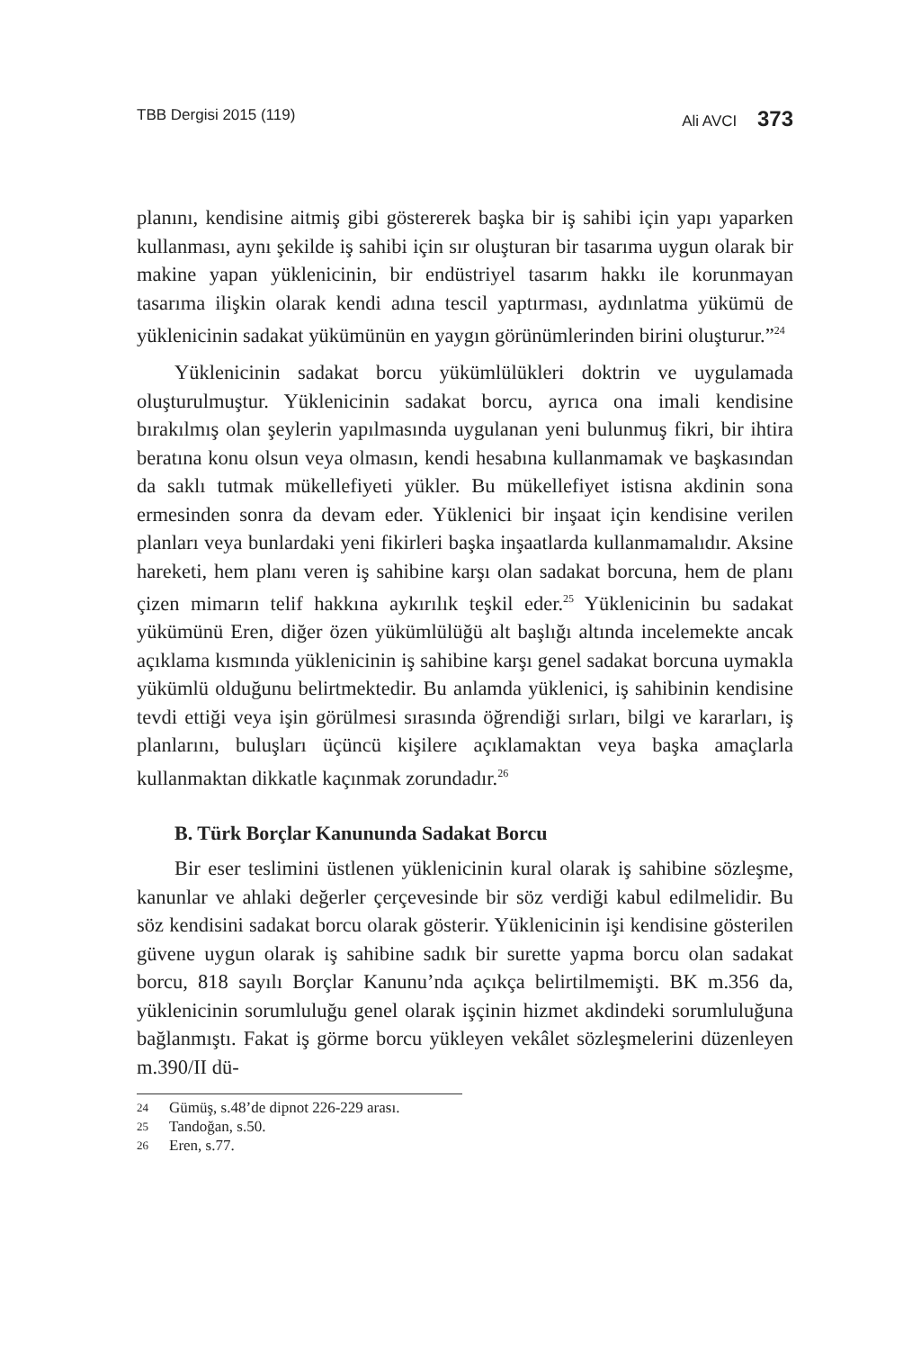TBB Dergisi 2015 (119) Ali AVCI 373
planını, kendisine aitmiş gibi göstererek başka bir iş sahibi için yapı yaparken kullanması, aynı şekilde iş sahibi için sır oluşturan bir tasarıma uygun olarak bir makine yapan yüklenicinin, bir endüstriyel tasarım hakkı ile korunmayan tasarıma ilişkin olarak kendi adına tescil yaptırması, aydınlatma yükümü de yüklenicinin sadakat yükümünün en yaygın görünümlerinden birini oluşturur.”<sup>24</sup>
Yüklenicinin sadakat borcu yükümlülükleri doktrin ve uygulamada oluşturulmuştur. Yüklenicinin sadakat borcu, ayrıca ona imali kendisine bırakılmış olan şeylerin yapılmasında uygulanan yeni bulunmuş fikri, bir ihtira beratına konu olsun veya olmasın, kendi hesabına kullanmamak ve başkasından da saklı tutmak mükellefiyeti yükler. Bu mükellefiyet istisna akdinin sona ermesinden sonra da devam eder. Yüklenici bir inşaat için kendisine verilen planları veya bunlardaki yeni fikirleri başka inşaatlarda kullanmamalıdır. Aksine hareketi, hem planı veren iş sahibine karşı olan sadakat borcuna, hem de planı çizen mimarın telif hakkına aykırılık teşkil eder.<sup>25</sup> Yüklenicinin bu sadakat yükümünü Eren, diğer özen yükümlülüğü alt başlığı altında incelemekte ancak açıklama kısmında yüklenicinin iş sahibine karşı genel sadakat borcuna uymakla yükümlü olduğunu belirtmektedir. Bu anlamda yüklenici, iş sahibinin kendisine tevdi ettiği veya işin görülmesi sırasında öğrendiği sırları, bilgi ve kararları, iş planlarını, buluşları üçüncü kişilere açıklamaktan veya başka amaçlarla kullanmaktan dikkatle kaçınmak zorundadır.<sup>26</sup>
B. Türk Borçlar Kanununda Sadakat Borcu
Bir eser teslimini üstlenen yüklenicinin kural olarak iş sahibine sözleşme, kanunlar ve ahlaki değerler çerçevesinde bir söz verdiği kabul edilmelidir. Bu söz kendisini sadakat borcu olarak gösterir. Yüklenicinin işi kendisine gösterilen güvene uygun olarak iş sahibine sadık bir surette yapma borcu olan sadakat borcu, 818 sayılı Borçlar Kanunu’nda açıkça belirtilmemişti. BK m.356 da, yüklenicinin sorumluluğu genel olarak işçinin hizmet akdindeki sorumluluğuna bağlanmıştı. Fakat iş görme borcu yükleyen vekâlet sözleşmelerini düzenleyen m.390/II dü-
24 Gümüş, s.48’de dipnot 226-229 arası.
25 Tandoğan, s.50.
26 Eren, s.77.